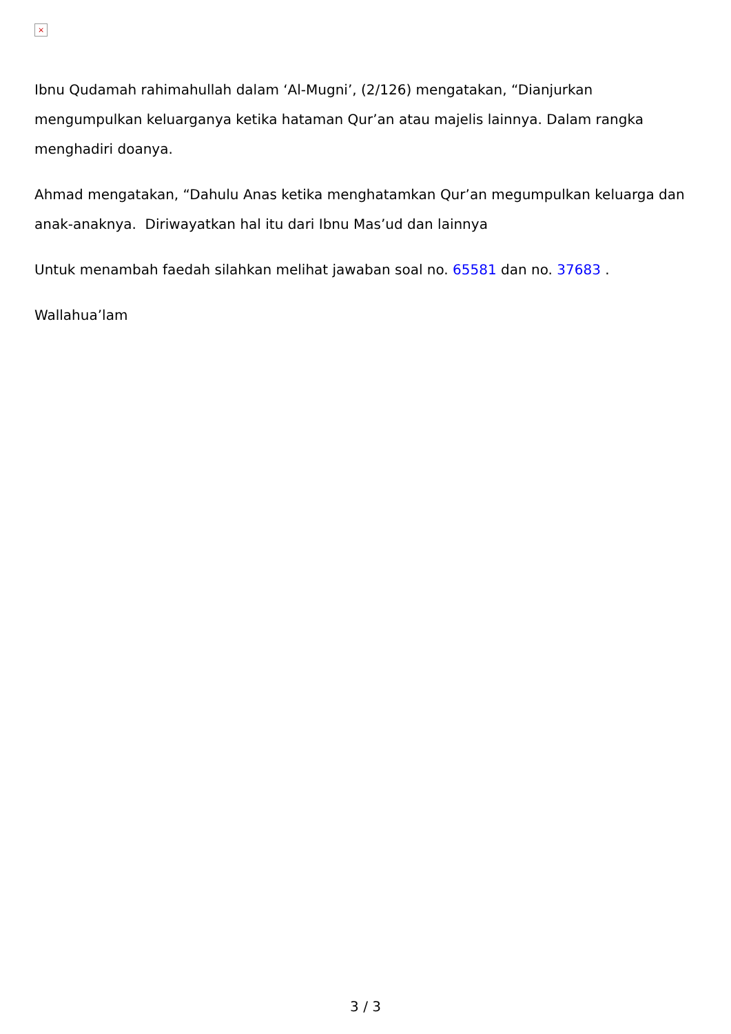×
Ibnu Qudamah rahimahullah dalam ‘Al-Mugni’, (2/126) mengatakan, “Dianjurkan mengumpulkan keluarganya ketika hataman Qur’an atau majelis lainnya. Dalam rangka menghadiri doanya.
Ahmad mengatakan, “Dahulu Anas ketika menghatamkan Qur’an megumpulkan keluarga dan anak-anaknya. Diriwayatkan hal itu dari Ibnu Mas’ud dan lainnya
Untuk menambah faedah silahkan melihat jawaban soal no. 65581 dan no. 37683 .
Wallahua’lam
3 / 3